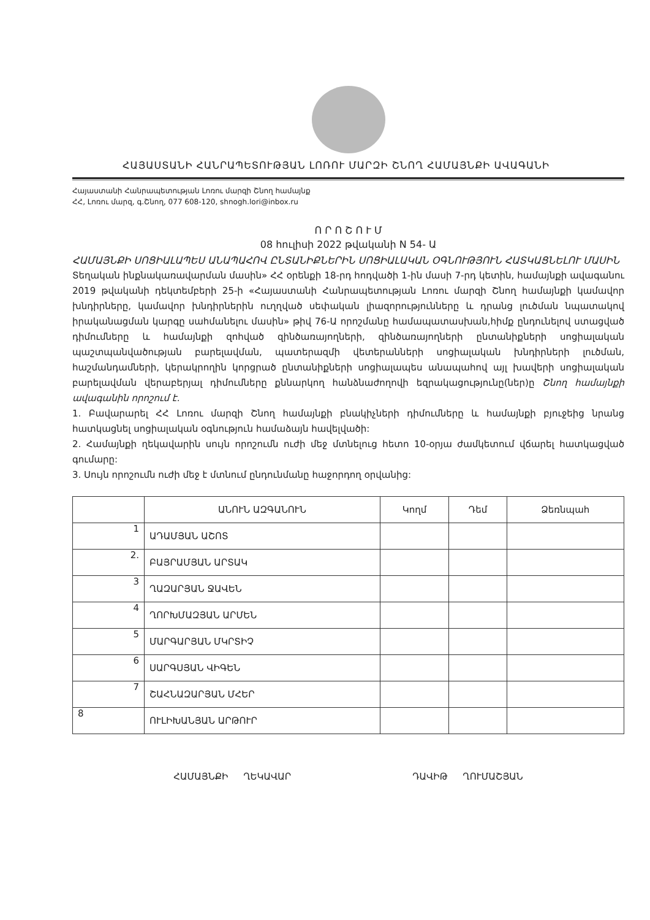ՀԱՅԱՍՏԱՆԻ ՀԱՆՐԱՊԵՏՈՒԹՅԱՆ ԼՈՌՈՒ ՄԱՐԶԻ ՇՆՈՂ ՀԱՄԱՅՆՔԻ ԱՎԱԳԱՆԻ
Հայաստանի Հանրապետության Լոռու մարզի Շնող համայնք
ՀՀ, Լոռու մարզ, գ.Շնող, 077 608-120, shnogh.lori@inbox.ru
Ո Ր Ո Շ Ո Ւ Մ
08 հուլիսի 2022 թվականի N 54- Ա
ՀԱՄԱՅՆՔԻ ՍՈՑԻԱԼԱՊԵՍ ԱՆԱՊԱՀՈՎ ԸՆՏԱՆԻՔՆԵՐԻՆ ՍՈՑԻԱԼԱԿԱՆ ՕԳՆՈՒԹՅՈՒՆ ՀԱՏԿԱՑՆԵԼՈՒ ՄԱՍԻՆ
Տեղական ինքնակառավարման մասին» ՀՀ օրենքի 18-րդ հոդվածի 1-ին մասի 7-րդ կետին, համայնքի ավագանու 2019 թվականի դեկտեմբերի 25-ի «Հայաստանի Հանրապետության Լոռու մարզի Շնող համայնքի կամավոր խնդիրները, կամավոր խնդիրներին ուղղված սեփական լիազորությունները և դրանց լուծման նպատակով իրականացման կարգը սահմանելու մասին» թիվ 76-Ա որոշմանը համապատասխան,հիմք ընդունելով ստացված դիմումները և համայնքի զոհված զինծառայողների, զինծառայողների ընտանիքների սոցիալական պաշտպանվածության բարելավման, պատերազմի վետերանների սոցիալական խնդիրների լուծման, հաշմանդամների, կերակրողին կորցրած ընտանիքների սոցիալապես անապահով այլ խավերի սոցիալական բարելավման վերաբերյալ դիմումները քննարկող հանձնաժողովի եզրակացությունը(ներ)ը Շնող համայնքի ավագանին որոշում է.
1. Բավարարել ՀՀ Լոռու մարզի Շնող համայնքի բնակիչների դիմումները և համայնքի բյուջեից նրանց հատկացնել սոցիալական օգնություն համաձայն հավելվածի:
2. Համայնքի ղեկավարին սույն որոշումն ուժի մեջ մտնելուց հետո 10-օրյա ժամկետում վճարել հատկացված գումարը:
3. Սույն որոշումն ուժի մեջ է մտնում ընդունմանը հաջորդող օրվանից:
| | ԱՆՈՒՆ ԱԶԳԱՆՈՒՆ | Կողմ | Դեմ | Ձեռնպահ |
| --- | --- | --- | --- | --- |
| 1 | ԱԴԱՄՅԱՆ ԱՇՈՏ | | | |
| 2. | ԲԱՅՐԱՄՅԱՆ ԱՐՏԱԿ | | | |
| 3 | ՂԱԶԱՐՅԱՆ ՋԱՎԵՆ | | | |
| 4 | ՂՈՐԽՄԱԶՅԱՆ ԱՐՄԵՆ | | | |
| 5 | ՄԱՐԳԱՐՅԱՆ ՄԿՐՏԻՉ | | | |
| 6 | ՍԱՐԳՍՅԱՆ ՎԻԳԵՆ | | | |
| 7 | ՇԱՀՆԱԶԱՐՅԱՆ ՄՀԵՐ | | | |
| 8 | ՈՒԼԻԽԱՆՅԱՆ ԱՐԹՈՒՐ | | | |
ՀԱՄԱՅՆՔԻ ՂԵԿԱՎԱՐ ԴԱՎԻԹ ՂՈՒՄԱՇՅԱՆ